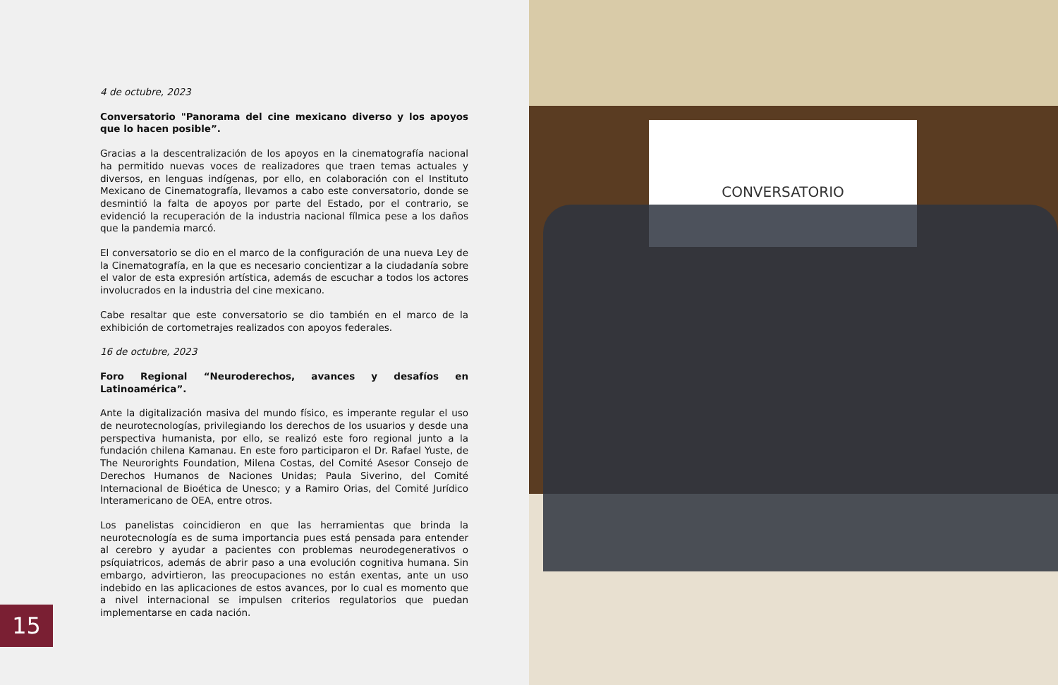4 de octubre, 2023
Conversatorio "Panorama del cine mexicano diverso y los apoyos que lo hacen posible”.
Gracias a la descentralización de los apoyos en la cinematografía nacional ha permitido nuevas voces de realizadores que traen temas actuales y diversos, en lenguas indígenas, por ello, en colaboración con el Instituto Mexicano de Cinematografía, llevamos a cabo este conversatorio, donde se desmintió la falta de apoyos por parte del Estado, por el contrario, se evidenció la recuperación de la industria nacional fílmica pese a los daños que la pandemia marcó.
El conversatorio se dio en el marco de la configuración de una nueva Ley de la Cinematografía, en la que es necesario concientizar a la ciudadanía sobre el valor de esta expresión artística, además de escuchar a todos los actores involucrados en la industria del cine mexicano.
Cabe resaltar que este conversatorio se dio también en el marco de la exhibición de cortometrajes realizados con apoyos federales.
16 de octubre, 2023
Foro Regional “Neuroderechos, avances y desafíos en Latinoamérica”.
Ante la digitalización masiva del mundo físico, es imperante regular el uso de neurotecnologías, privilegiando los derechos de los usuarios y desde una perspectiva humanista, por ello, se realizó este foro regional junto a la fundación chilena Kamanau. En este foro participaron el Dr. Rafael Yuste, de The Neurorights Foundation, Milena Costas, del Comité Asesor Consejo de Derechos Humanos de Naciones Unidas; Paula Siverino, del Comité Internacional de Bioética de Unesco; y a Ramiro Orias, del Comité Jurídico Interamericano de OEA, entre otros.
Los panelistas coincidieron en que las herramientas que brinda la neurotecnología es de suma importancia pues está pensada para entender al cerebro y ayudar a pacientes con problemas neurodegenerativos o psíquiatricos, además de abrir paso a una evolución cognitiva humana. Sin embargo, advirtieron, las preocupaciones no están exentas, ante un uso indebido en las aplicaciones de estos avances, por lo cual es momento que a nivel internacional se impulsen criterios regulatorios que puedan implementarse en cada nación.
15
CONVERSATORIO